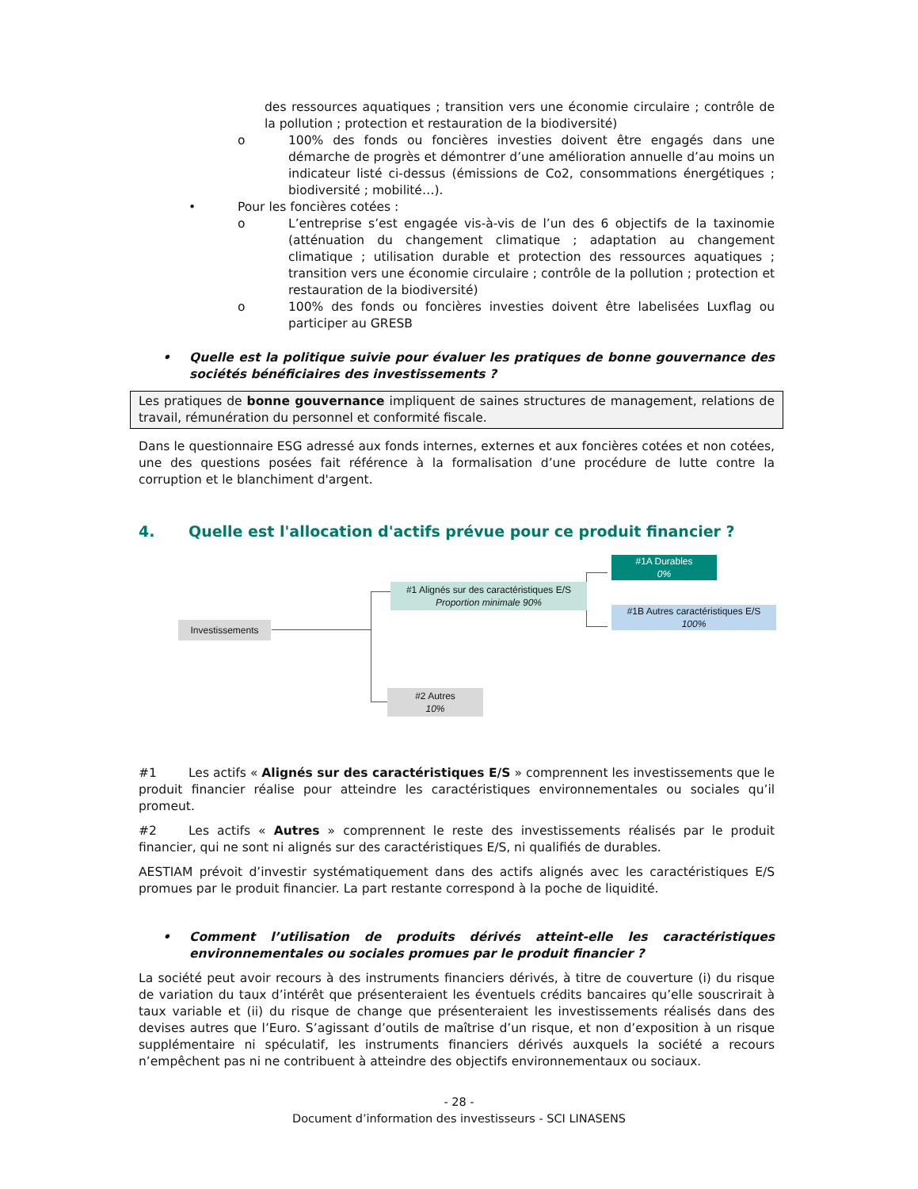des ressources aquatiques ; transition vers une économie circulaire ; contrôle de la pollution ; protection et restauration de la biodiversité)
o 100% des fonds ou foncières investies doivent être engagés dans une démarche de progrès et démontrer d’une amélioration annuelle d’au moins un indicateur listé ci-dessus (émissions de Co2, consommations énergétiques ; biodiversité ; mobilité…).
• Pour les foncières cotées :
o L’entreprise s’est engagée vis-à-vis de l’un des 6 objectifs de la taxinomie (atténuation du changement climatique ; adaptation au changement climatique ; utilisation durable et protection des ressources aquatiques ; transition vers une économie circulaire ; contrôle de la pollution ; protection et restauration de la biodiversité)
o 100% des fonds ou foncières investies doivent être labelisées Luxflag ou participer au GRESB
• Quelle est la politique suivie pour évaluer les pratiques de bonne gouvernance des sociétés bénéficiaires des investissements ?
Les pratiques de bonne gouvernance impliquent de saines structures de management, relations de travail, rémunération du personnel et conformité fiscale.
Dans le questionnaire ESG adressé aux fonds internes, externes et aux foncières cotées et non cotées, une des questions posées fait référence à la formalisation d’une procédure de lutte contre la corruption et le blanchiment d'argent.
4. Quelle est l'allocation d'actifs prévue pour ce produit financier ?
Investissements
#1 Alignés sur des caractéristiques E/S
Proportion minimale 90%
#1A Durables
0%
#1B Autres caractéristiques E/S
100%
#2 Autres
10%
#1 Les actifs « Alignés sur des caractéristiques E/S » comprennent les investissements que le produit financier réalise pour atteindre les caractéristiques environnementales ou sociales qu’il promeut.
#2 Les actifs « Autres » comprennent le reste des investissements réalisés par le produit financier, qui ne sont ni alignés sur des caractéristiques E/S, ni qualifiés de durables.
AESTIAM prévoit d’investir systématiquement dans des actifs alignés avec les caractéristiques E/S promues par le produit financier. La part restante correspond à la poche de liquidité.
• Comment l’utilisation de produits dérivés atteint-elle les caractéristiques environnementales ou sociales promues par le produit financier ?
La société peut avoir recours à des instruments financiers dérivés, à titre de couverture (i) du risque de variation du taux d’intérêt que présenteraient les éventuels crédits bancaires qu’elle souscrirait à taux variable et (ii) du risque de change que présenteraient les investissements réalisés dans des devises autres que l’Euro. S’agissant d’outils de maîtrise d’un risque, et non d’exposition à un risque supplémentaire ni spéculatif, les instruments financiers dérivés auxquels la société a recours n’empêchent pas ni ne contribuent à atteindre des objectifs environnementaux ou sociaux.
- 28 -
Document d’information des investisseurs - SCI LINASENS